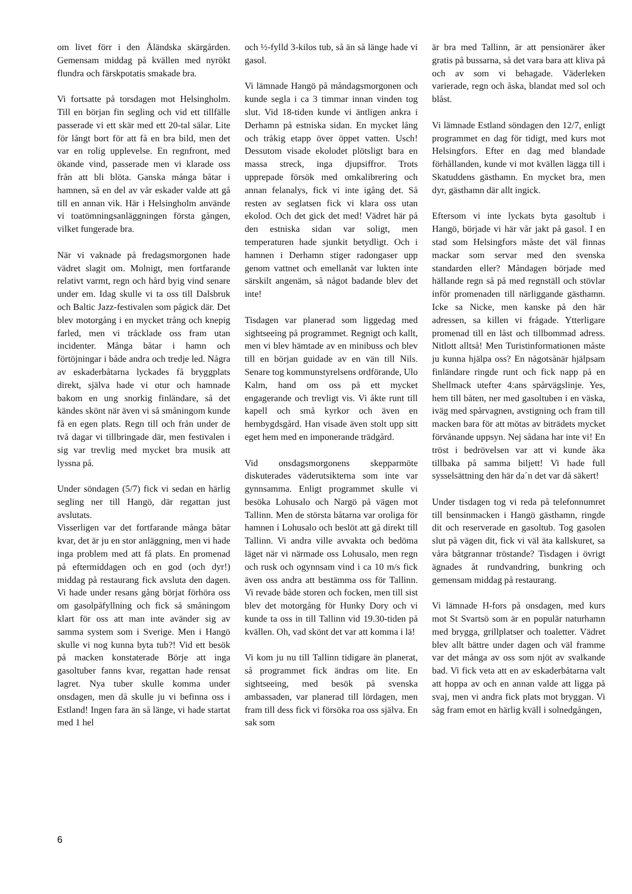om livet förr i den Åländska skärgården. Gemensam middag på kvällen med nyrökt flundra och färskpotatis smakade bra.
Vi fortsatte på torsdagen mot Helsingholm. Till en början fin segling och vid ett tillfälle passerade vi ett skär med ett 20-tal sälar. Lite för långt bort för att få en bra bild, men det var en rolig upplevelse. En regnfront, med ökande vind, passerade men vi klarade oss från att bli blöta. Ganska många båtar i hamnen, så en del av vår eskader valde att gå till en annan vik. Här i Helsingholm använde vi toatömningsanläggningen första gången, vilket fungerade bra.
När vi vaknade på fredagsmorgonen hade vädret slagit om. Molnigt, men fortfarande relativt varmt, regn och hård byig vind senare under em. Idag skulle vi ta oss till Dalsbruk och Baltic Jazz-festivalen som pågick där. Det blev motorgång i en mycket trång och knepig farled, men vi tråcklade oss fram utan incidenter. Många båtar i hamn och förtöjningar i både andra och tredje led. Några av eskaderbåtarna lyckades få bryggplats direkt, själva hade vi otur och hamnade bakom en ung snorkig finländare, så det kändes skönt när även vi så småningom kunde få en egen plats. Regn till och från under de två dagar vi tillbringade där, men festivalen i sig var trevlig med mycket bra musik att lyssna på.
Under söndagen (5/7) fick vi sedan en härlig segling ner till Hangö, där regattan just avslutats.
Visserligen var det fortfarande många båtar kvar, det är ju en stor anläggning, men vi hade inga problem med att få plats. En promenad på eftermiddagen och en god (och dyr!) middag på restaurang fick avsluta den dagen. Vi hade under resans gång börjat förhöra oss om gasolpåfyllning och fick så småningom klart för oss att man inte avänder sig av samma system som i Sverige. Men i Hangö skulle vi nog kunna byta tub?! Vid ett besök på macken konstaterade Börje att inga gasoltuber fanns kvar, regattan hade rensat lagret. Nya tuber skulle komma under onsdagen, men då skulle ju vi befinna oss i Estland! Ingen fara än så länge, vi hade startat med 1 hel
och ½-fylld 3-kilos tub, så än så länge hade vi gasol.
Vi lämnade Hangö på måndagsmorgonen och kunde segla i ca 3 timmar innan vinden tog slut. Vid 18-tiden kunde vi äntligen ankra i Derhamn på estniska sidan. En mycket lång och tråkig etapp över öppet vatten. Usch! Dessutom visade ekolodet plötsligt bara en massa streck, inga djupsiffror. Trots upprepade försök med omkalibrering och annan felanalys, fick vi inte igång det. Så resten av seglatsen fick vi klara oss utan ekolod. Och det gick det med! Vädret här på den estniska sidan var soligt, men temperaturen hade sjunkit betydligt. Och i hamnen i Derhamn stiger radongaser upp genom vattnet och emellanåt var lukten inte särskilt angenäm, så något badande blev det inte!
Tisdagen var planerad som liggedag med sightseeing på programmet. Regnigt och kallt, men vi blev hämtade av en minibuss och blev till en början guidade av en vän till Nils. Senare tog kommunstyrelsens ordförande, Ulo Kalm, hand om oss på ett mycket engagerande och trevligt vis. Vi åkte runt till kapell och små kyrkor och även en hembygdsgård. Han visade även stolt upp sitt eget hem med en imponerande trädgård.
Vid onsdagsmorgonens skepparmöte diskuterades väderutsikterna som inte var gynnsamma. Enligt programmet skulle vi besöka Lohusalo och Nargö på vägen mot Tallinn. Men de största båtarna var oroliga för hamnen i Lohusalo och beslöt att gå direkt till Tallinn. Vi andra ville avvakta och bedöma läget när vi närmade oss Lohusalo, men regn och rusk och ogynnsam vind i ca 10 m/s fick även oss andra att bestämma oss för Tallinn. Vi revade både storen och focken, men till sist blev det motorgång för Hunky Dory och vi kunde ta oss in till Tallinn vid 19.30-tiden på kvällen. Oh, vad skönt det var att komma i lä!
Vi kom ju nu till Tallinn tidigare än planerat, så programmet fick ändras om lite. En sightseeing, med besök på svenska ambassaden, var planerad till lördagen, men fram till dess fick vi försöka roa oss själva. En sak som
är bra med Tallinn, är att pensionärer åker gratis på bussarna, så det vara bara att kliva på och av som vi behagade. Väderleken varierade, regn och åska, blandat med sol och blåst.
Vi lämnade Estland söndagen den 12/7, enligt programmet en dag för tidigt, med kurs mot Helsingfors. Efter en dag med blandade förhållanden, kunde vi mot kvällen lägga till i Skatuddens gästhamn. En mycket bra, men dyr, gästhamn där allt ingick.
Eftersom vi inte lyckats byta gasoltub i Hangö, började vi här vår jakt på gasol. I en stad som Helsingfors måste det väl finnas mackar som servar med den svenska standarden eller? Måndagen började med hällande regn så på med regnställ och stövlar inför promenaden till närliggande gästhamn. Icke sa Nicke, men kanske på den här adressen, sa killen vi frågade. Ytterligare promenad till en låst och tillbommad adress. Nitlott alltså! Men Turistinformationen måste ju kunna hjälpa oss? En någotsånär hjälpsam finländare ringde runt och fick napp på en Shellmack utefter 4:ans spårvägslinje. Yes, hem till båten, ner med gasoltuben i en väska, iväg med spårvagnen, avstigning och fram till macken bara för att mötas av biträdets mycket förvånande uppsyn. Nej sådana har inte vi! En tröst i bedrövelsen var att vi kunde åka tillbaka på samma biljett! Vi hade full sysselsättning den här da´n det var då säkert!
Under tisdagen tog vi reda på telefonnumret till bensinmacken i Hangö gästhamn, ringde dit och reserverade en gasoltub. Tog gasolen slut på vägen dit, fick vi väl äta kallskuret, sa våra båtgrannar tröstande? Tisdagen i övrigt ägnades åt rundvandring, bunkring och gemensam middag på restaurang.
Vi lämnade H-fors på onsdagen, med kurs mot St Svartsö som är en populär naturhamn med brygga, grillplatser och toaletter. Vädret blev allt bättre under dagen och väl framme var det många av oss som njöt av svalkande bad. Vi fick veta att en av eskaderbåtarna valt att hoppa av och en annan valde att ligga på svaj, men vi andra fick plats mot bryggan. Vi såg fram emot en härlig kväll i solnedgången,
6